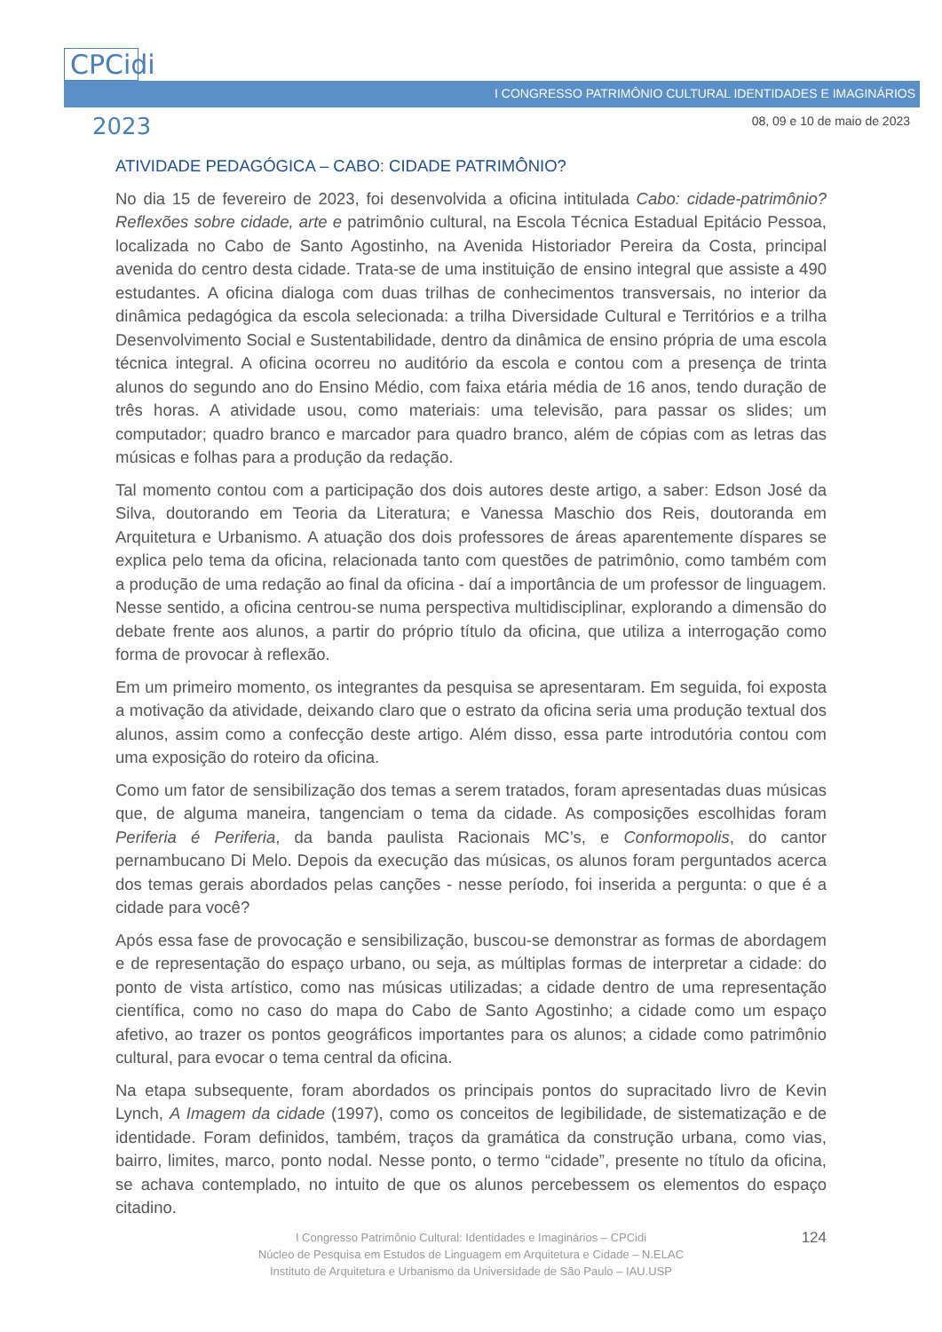CPCidi
2023
I CONGRESSO PATRIMÔNIO CULTURAL IDENTIDADES E IMAGINÁRIOS
08, 09 e 10 de maio de 2023
ATIVIDADE PEDAGÓGICA – CABO: CIDADE PATRIMÔNIO?
No dia 15 de fevereiro de 2023, foi desenvolvida a oficina intitulada Cabo: cidade-patrimônio? Reflexões sobre cidade, arte e patrimônio cultural, na Escola Técnica Estadual Epitácio Pessoa, localizada no Cabo de Santo Agostinho, na Avenida Historiador Pereira da Costa, principal avenida do centro desta cidade. Trata-se de uma instituição de ensino integral que assiste a 490 estudantes. A oficina dialoga com duas trilhas de conhecimentos transversais, no interior da dinâmica pedagógica da escola selecionada: a trilha Diversidade Cultural e Territórios e a trilha Desenvolvimento Social e Sustentabilidade, dentro da dinâmica de ensino própria de uma escola técnica integral. A oficina ocorreu no auditório da escola e contou com a presença de trinta alunos do segundo ano do Ensino Médio, com faixa etária média de 16 anos, tendo duração de três horas. A atividade usou, como materiais: uma televisão, para passar os slides; um computador; quadro branco e marcador para quadro branco, além de cópias com as letras das músicas e folhas para a produção da redação.
Tal momento contou com a participação dos dois autores deste artigo, a saber: Edson José da Silva, doutorando em Teoria da Literatura; e Vanessa Maschio dos Reis, doutoranda em Arquitetura e Urbanismo. A atuação dos dois professores de áreas aparentemente díspares se explica pelo tema da oficina, relacionada tanto com questões de patrimônio, como também com a produção de uma redação ao final da oficina - daí a importância de um professor de linguagem. Nesse sentido, a oficina centrou-se numa perspectiva multidisciplinar, explorando a dimensão do debate frente aos alunos, a partir do próprio título da oficina, que utiliza a interrogação como forma de provocar à reflexão.
Em um primeiro momento, os integrantes da pesquisa se apresentaram. Em seguida, foi exposta a motivação da atividade, deixando claro que o estrato da oficina seria uma produção textual dos alunos, assim como a confecção deste artigo. Além disso, essa parte introdutória contou com uma exposição do roteiro da oficina.
Como um fator de sensibilização dos temas a serem tratados, foram apresentadas duas músicas que, de alguma maneira, tangenciam o tema da cidade. As composições escolhidas foram Periferia é Periferia, da banda paulista Racionais MC’s, e Conformopolis, do cantor pernambucano Di Melo. Depois da execução das músicas, os alunos foram perguntados acerca dos temas gerais abordados pelas canções - nesse período, foi inserida a pergunta: o que é a cidade para você?
Após essa fase de provocação e sensibilização, buscou-se demonstrar as formas de abordagem e de representação do espaço urbano, ou seja, as múltiplas formas de interpretar a cidade: do ponto de vista artístico, como nas músicas utilizadas; a cidade dentro de uma representação científica, como no caso do mapa do Cabo de Santo Agostinho; a cidade como um espaço afetivo, ao trazer os pontos geográficos importantes para os alunos; a cidade como patrimônio cultural, para evocar o tema central da oficina.
Na etapa subsequente, foram abordados os principais pontos do supracitado livro de Kevin Lynch, A Imagem da cidade (1997), como os conceitos de legibilidade, de sistematização e de identidade. Foram definidos, também, traços da gramática da construção urbana, como vias, bairro, limites, marco, ponto nodal. Nesse ponto, o termo “cidade”, presente no título da oficina, se achava contemplado, no intuito de que os alunos percebessem os elementos do espaço citadino.
124
I Congresso Patrimônio Cultural: Identidades e Imaginários – CPCidi
Núcleo de Pesquisa em Estudos de Linguagem em Arquitetura e Cidade – N.ELAC
Instituto de Arquitetura e Urbanismo da Universidade de São Paulo – IAU.USP